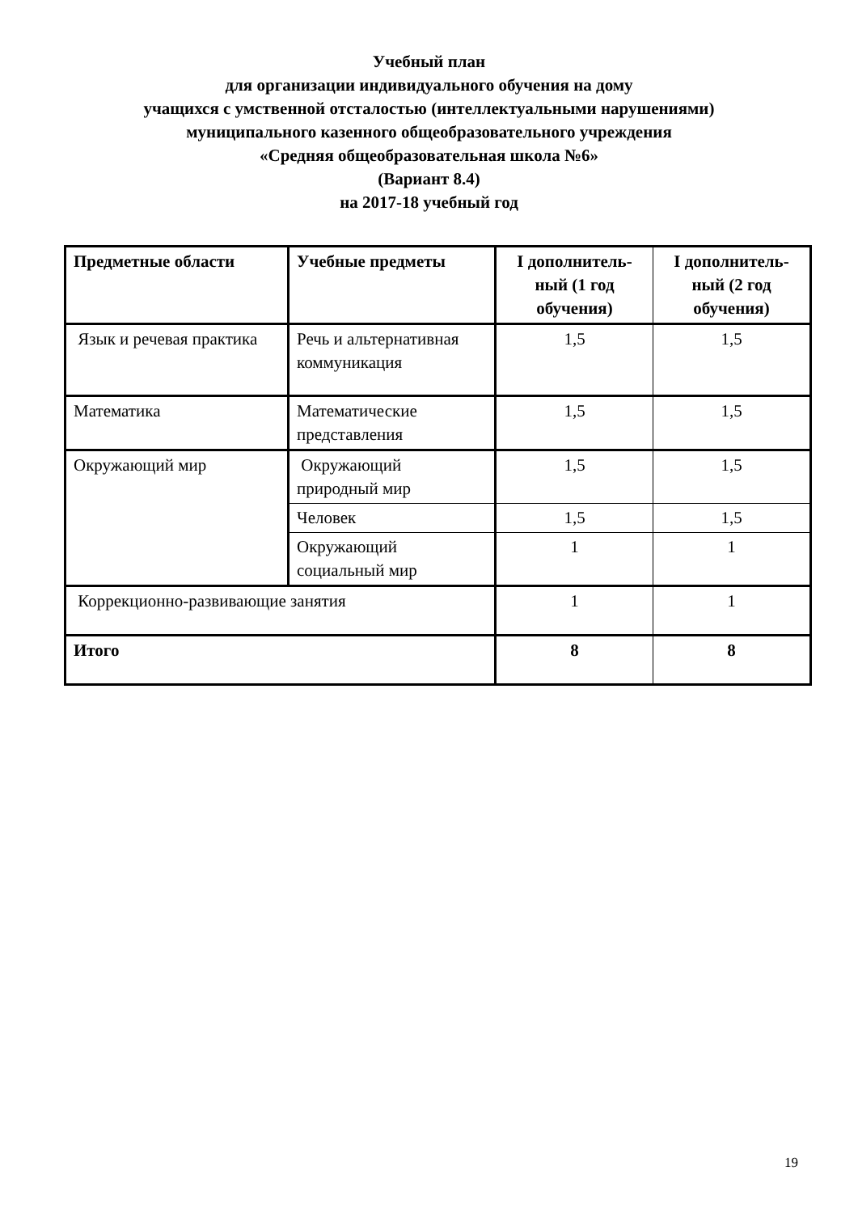Учебный план
для организации индивидуального обучения на дому
учащихся с умственной отсталостью (интеллектуальными нарушениями)
муниципального казенного общеобразовательного учреждения
«Средняя общеобразовательная школа №6»
(Вариант 8.4)
на 2017-18 учебный год
| Предметные области | Учебные предметы | I дополнитель-ный (1 год обучения) | I дополнитель-ный (2 год обучения) |
| --- | --- | --- | --- |
| Язык и речевая практика | Речь и альтернативная коммуникация | 1,5 | 1,5 |
| Математика | Математические представления | 1,5 | 1,5 |
| Окружающий мир | Окружающий природный мир | 1,5 | 1,5 |
| | Человек | 1,5 | 1,5 |
| | Окружающий социальный мир | 1 | 1 |
| Коррекционно-развивающие занятия | | 1 | 1 |
| Итого | | 8 | 8 |
19